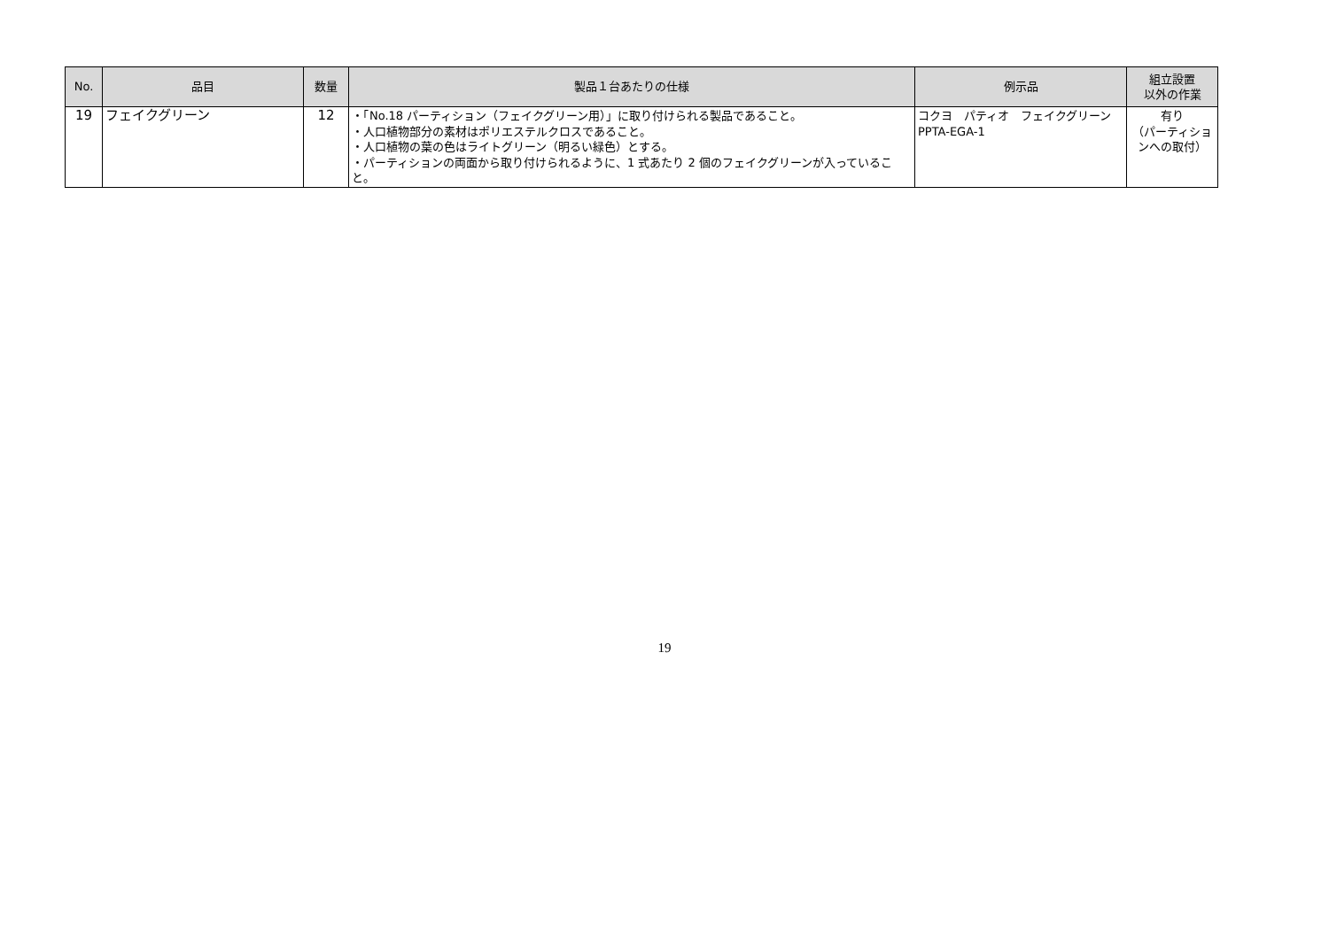| No. | 品目 | 数量 | 製品１台あたりの仕様 | 例示品 | 組立設置 以外の作業 |
| --- | --- | --- | --- | --- | --- |
| 19 | フェイクグリーン | 12 | ・「No.18 パーティション（フェイクグリーン用）」に取り付けられる製品であること。 ・人口植物部分の素材はポリエステルクロスであること。 ・人口植物の葉の色はライトグリーン（明るい緑色）とする。 ・パーティションの両面から取り付けられるように、1 式あたり 2 個のフェイクグリーンが入っていること。 | コクヨ パティオ フェイクグリーン PPTA-EGA-1 | 有り （パーティションへの取付） |
19